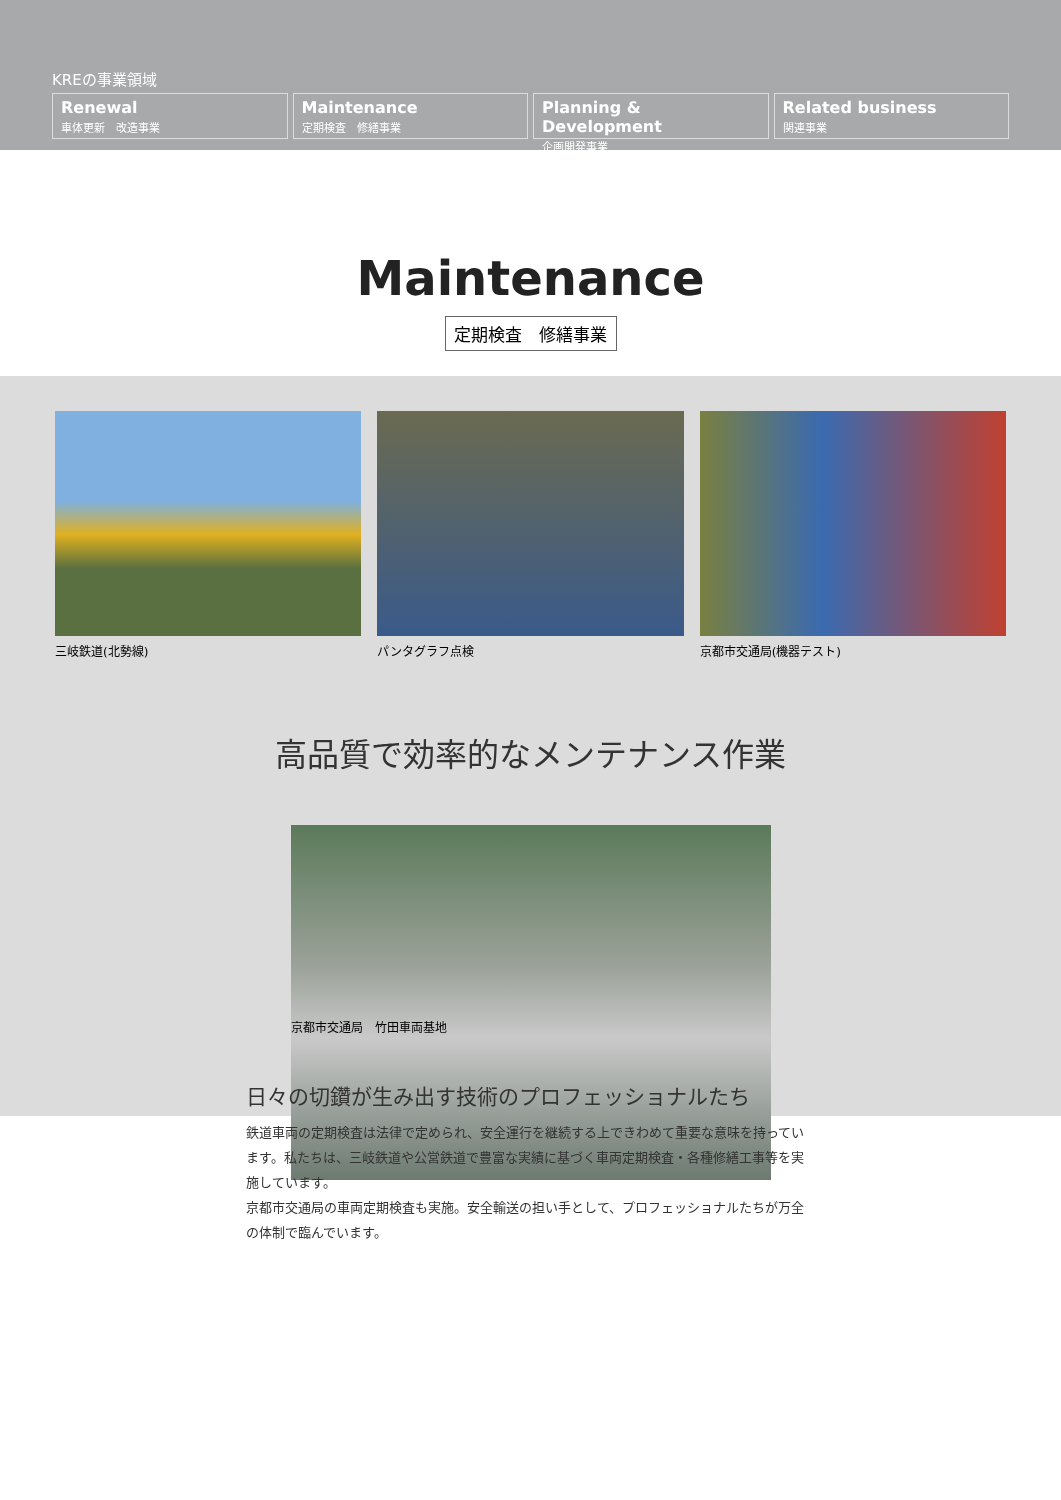KREの事業領域
Renewal
車体更新　改造事業
Maintenance
定期検査　修繕事業
Planning & Development
企画開発事業
Related business
関連事業
Maintenance
定期検査　修繕事業
三岐鉄道(北勢線) パンタグラフ点検 京都市交通局(機器テスト)
高品質で効率的なメンテナンス作業
京都市交通局　竹田車両基地
日々の切鑽が生み出す技術のプロフェッショナルたち
鉄道車両の定期検査は法律で定められ、安全運行を継続する上できわめて重要な意味を持っています。私たちは、三岐鉄道や公営鉄道で豊富な実績に基づく車両定期検査・各種修繕工事等を実施しています。
京都市交通局の車両定期検査も実施。安全輸送の担い手として、プロフェッショナルたちが万全の体制で臨んでいます。